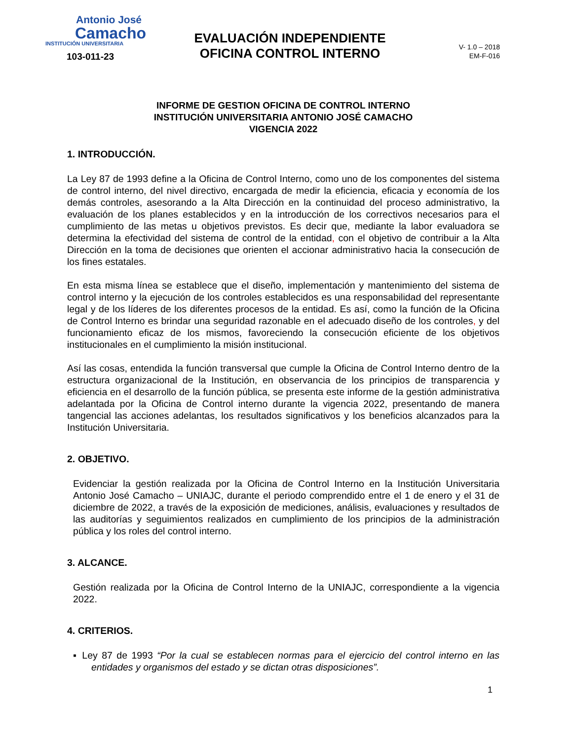Antonio José
Camacho
INSTITUCIÓN UNIVERSITARIA
103-011-23
EVALUACIÓN INDEPENDIENTE
OFICINA CONTROL INTERNO
V- 1.0 – 2018
EM-F-016
INFORME DE GESTION OFICINA DE CONTROL INTERNO
INSTITUCIÓN UNIVERSITARIA ANTONIO JOSÉ CAMACHO
VIGENCIA 2022
1. INTRODUCCIÓN.
La Ley 87 de 1993 define a la Oficina de Control Interno, como uno de los componentes del sistema de control interno, del nivel directivo, encargada de medir la eficiencia, eficacia y economía de los demás controles, asesorando a la Alta Dirección en la continuidad del proceso administrativo, la evaluación de los planes establecidos y en la introducción de los correctivos necesarios para el cumplimiento de las metas u objetivos previstos. Es decir que, mediante la labor evaluadora se determina la efectividad del sistema de control de la entidad, con el objetivo de contribuir a la Alta Dirección en la toma de decisiones que orienten el accionar administrativo hacia la consecución de los fines estatales.
En esta misma línea se establece que el diseño, implementación y mantenimiento del sistema de control interno y la ejecución de los controles establecidos es una responsabilidad del representante legal y de los líderes de los diferentes procesos de la entidad. Es así, como la función de la Oficina de Control Interno es brindar una seguridad razonable en el adecuado diseño de los controles, y del funcionamiento eficaz de los mismos, favoreciendo la consecución eficiente de los objetivos institucionales en el cumplimiento la misión institucional.
Así las cosas, entendida la función transversal que cumple la Oficina de Control Interno dentro de la estructura organizacional de la Institución, en observancia de los principios de transparencia y eficiencia en el desarrollo de la función pública, se presenta este informe de la gestión administrativa adelantada por la Oficina de Control interno durante la vigencia 2022, presentando de manera tangencial las acciones adelantas, los resultados significativos y los beneficios alcanzados para la Institución Universitaria.
2. OBJETIVO.
Evidenciar la gestión realizada por la Oficina de Control Interno en la Institución Universitaria Antonio José Camacho – UNIAJC, durante el periodo comprendido entre el 1 de enero y el 31 de diciembre de 2022, a través de la exposición de mediciones, análisis, evaluaciones y resultados de las auditorías y seguimientos realizados en cumplimiento de los principios de la administración pública y los roles del control interno.
3. ALCANCE.
Gestión realizada por la Oficina de Control Interno de la UNIAJC, correspondiente a la vigencia 2022.
4. CRITERIOS.
▪ Ley 87 de 1993 “Por la cual se establecen normas para el ejercicio del control interno en las entidades y organismos del estado y se dictan otras disposiciones”.
1